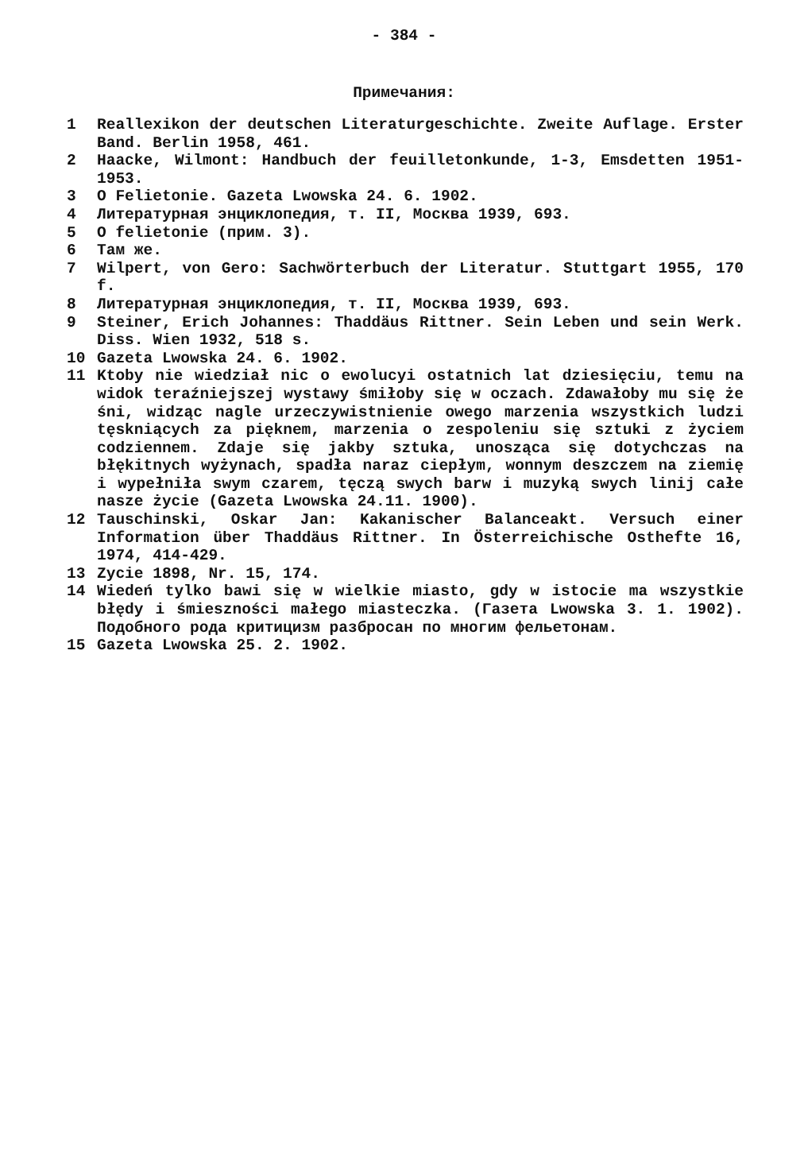- 384 -
Примечания:
1 Reallexikon der deutschen Literaturgeschichte. Zweite Auflage. Erster Band. Berlin 1958, 461.
2 Haacke, Wilmont: Handbuch der feuilletonkunde, 1-3, Emsdetten 1951-1953.
3 O Felietonie. Gazeta Lwowska 24. 6. 1902.
4 Литературная энциклопедия, т. II, Москва 1939, 693.
5 O felietonie (прим. 3).
6 Там же.
7 Wilpert, von Gero: Sachwörterbuch der Literatur. Stuttgart 1955, 170 f.
8 Литературная энциклопедия, т. II, Москва 1939, 693.
9 Steiner, Erich Johannes: Thaddäus Rittner. Sein Leben und sein Werk. Diss. Wien 1932, 518 s.
10 Gazeta Lwowska 24. 6. 1902.
11 Ktoby nie wiedział nic o ewolucyi ostatnich lat dziesięciu, temu na widok teraźniejszej wystawy śmiłoby się w oczach. Zdawałoby mu się że śni, widząc nagle urzeczywistnienie owego marzenia wszystkich ludzi tęskniących za pięknem, marzenia o zespoleniu się sztuki z życiem codziennem. Zdaje się jakby sztuka, unosząca się dotychczas na błękitnych wyżynach, spadła naraz ciepłym, wonnym deszczem na ziemię i wypełniła swym czarem, tęczą swych barw i muzyką swych linij całe nasze życie (Gazeta Lwowska 24.11. 1900).
12 Tauschinski, Oskar Jan: Kakanischer Balanceakt. Versuch einer Information über Thaddäus Rittner. In Österreichische Osthefte 16, 1974, 414-429.
13 Zycie 1898, Nr. 15, 174.
14 Wiedeń tylko bawi się w wielkie miasto, gdy w istocie ma wszystkie błędy i śmieszności małego miasteczka. (Газета Lwowska 3. 1. 1902). Подобного рода критицизм разбросан по многим фельетонам.
15 Gazeta Lwowska 25. 2. 1902.